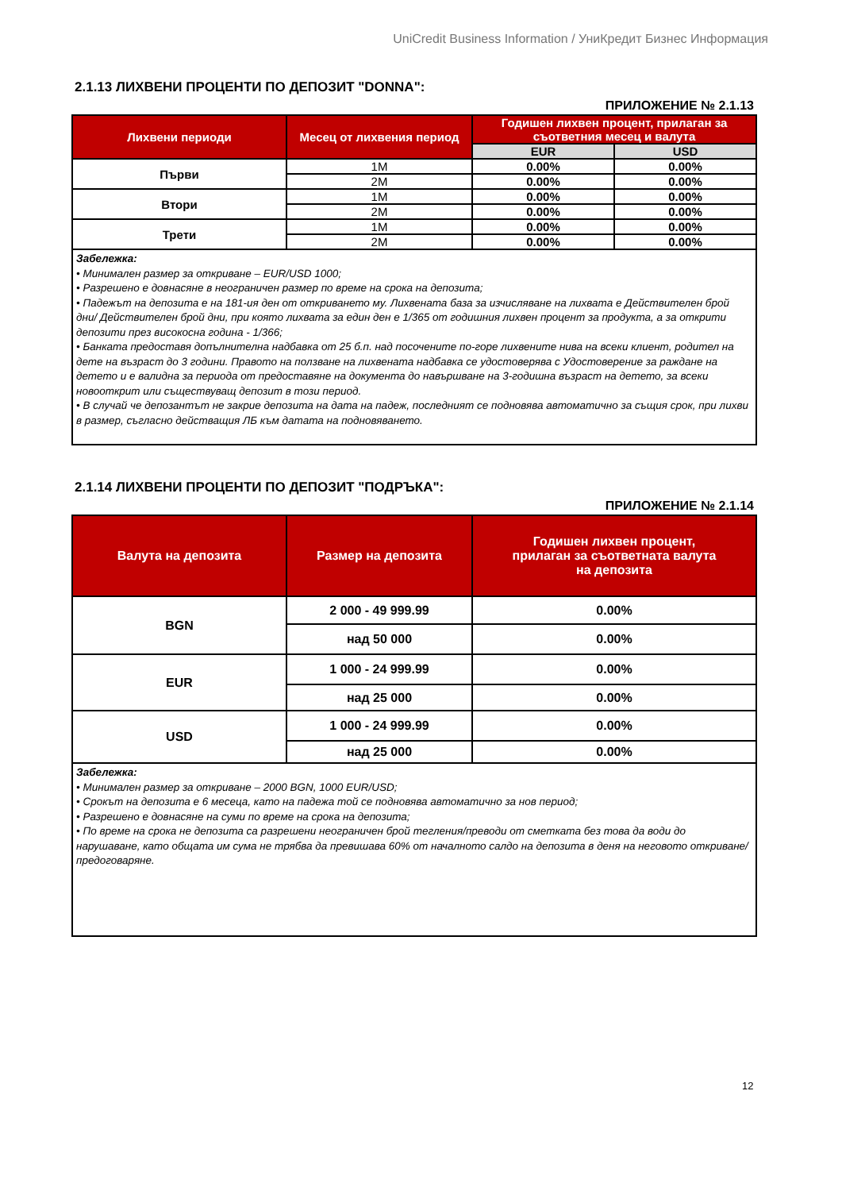UniCredit Business Information / УниКредит Бизнес Информация
2.1.13 ЛИХВЕНИ ПРОЦЕНТИ ПО ДЕПОЗИТ "DONNA":
ПРИЛОЖЕНИЕ № 2.1.13
| Лихвени периоди | Месец от лихвения период | Годишен лихвен процент, прилаган за съответния месец и валута | |
| --- | --- | --- | --- |
| | | EUR | USD |
| Първи | 1M | 0.00% | 0.00% |
| | 2M | 0.00% | 0.00% |
| Втори | 1M | 0.00% | 0.00% |
| | 2M | 0.00% | 0.00% |
| Трети | 1M | 0.00% | 0.00% |
| | 2M | 0.00% | 0.00% |
Забележка:
• Минимален размер за откриване – EUR/USD 1000;
• Разрешено е довнасяне в неограничен размер по време на срока на депозита;
• Падежът на депозита е на 181-ия ден от откриването му. Лихвената база за изчисляване на лихвата е Действителен брой дни/ Действителен брой дни, при която лихвата за един ден е 1/365 от годишния лихвен процент за продукта, а за открити депозити през високосна година - 1/366;
• Банката предоставя допълнителна надбавка от 25 б.п. над посочените по-горе лихвените нива на всеки клиент, родител на дете на възраст до 3 години. Правото на ползване на лихвената надбавка се удостоверява с Удостоверение за раждане на детето и е валидна за периода от предоставяне на документа до навършване на 3-годишна възраст на детето, за всеки новооткрит или съществуващ депозит в този период.
• В случай че депозантът не закрие депозита на дата на падеж, последният се подновява автоматично за същия срок, при лихви в размер, съгласно действащия ЛБ към датата на подновяването.
2.1.14 ЛИХВЕНИ ПРОЦЕНТИ ПО ДЕПОЗИТ "ПОДРЪКА":
ПРИЛОЖЕНИЕ № 2.1.14
| Валута на депозита | Размер на депозита | Годишен лихвен процент, прилаган за съответната валута на депозита |
| --- | --- | --- |
| BGN | 2 000 - 49 999.99 | 0.00% |
| | над 50 000 | 0.00% |
| EUR | 1 000 - 24 999.99 | 0.00% |
| | над 25 000 | 0.00% |
| USD | 1 000 - 24 999.99 | 0.00% |
| | над 25 000 | 0.00% |
Забележка:
• Минимален размер за откриване – 2000 BGN, 1000 EUR/USD;
• Срокът на депозита е 6 месеца, като на падежа той се подновява автоматично за нов период;
• Разрешено е довнасяне на суми по време на срока на депозита;
• По време на срока не депозита са разрешени неограничен брой тегления/преводи от сметката без това да води до нарушаване, като общата им сума не трябва да превишава 60% от началното салдо на депозита в деня на неговото откриване/предоговаряне.
12